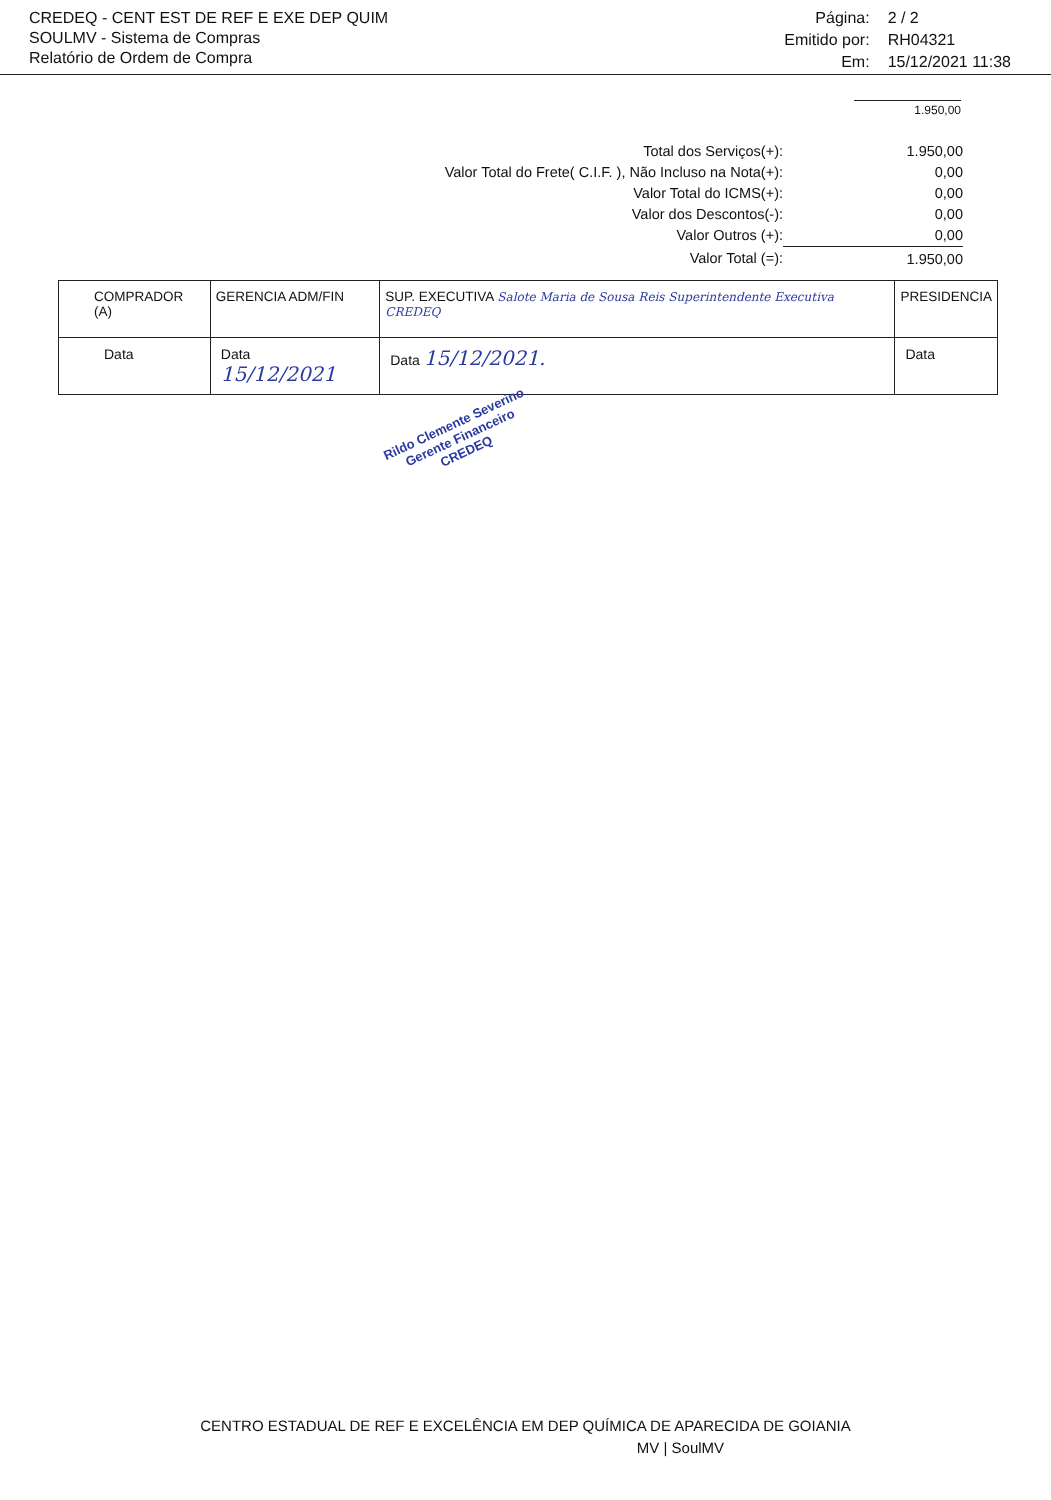CREDEQ - CENT EST DE REF E EXE DEP QUIM
SOULMV - Sistema de Compras
Relatório de Ordem de Compra
Página:
2 / 2
Emitido por:
RH04321
Em:
15/12/2021 11:38
1.950,00
| Total dos Serviços(+): | 1.950,00 |
| Valor Total do Frete( C.I.F. ), Não Incluso na Nota(+): | 0,00 |
| Valor Total do ICMS(+): | 0,00 |
| Valor dos Descontos(-): | 0,00 |
| Valor Outros (+): | 0,00 |
| Valor Total (=): | 1.950,00 |
| COMPRADOR (A) | GERENCIA ADM/FIN | SUP. EXECUTIVA Salote Maria de Sousa Reis Superintendente Executiva CREDEQ | PRESIDENCIA |
| Data | Data 15/12/2021 | Data 15/12/2021. | Data |
Rildo Clemente Severino
Gerente Financeiro
CREDEQ
CENTRO ESTADUAL DE REF E EXCELÊNCIA EM DEP QUÍMICA DE APARECIDA DE GOIANIA
MV | SoulMV